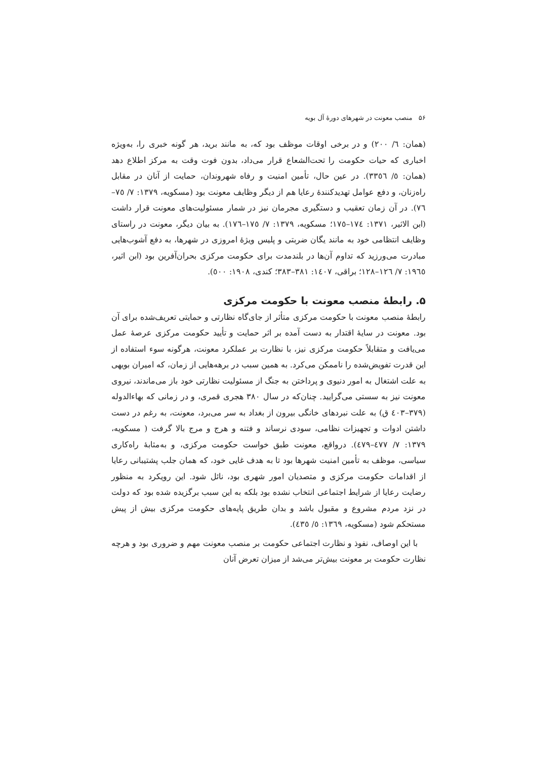۵۶ منصب معونت در شهرهای دورهٔ آل بویه
(همان: ٦/ ٢٠٠) و در برخی اوقات موظف بود که، به مانند برید، هر گونه خبری را، به‌ویژه اخباری که حیات حکومت را تحت‌الشعاع قرار می‌داد، بدون فوت وقت به مرکز اطلاع دهد (همان: ٥/ ٣٣٥٦). در عین حال، تأمین امنیت و رفاه شهروندان، حمایت از آنان در مقابل راه‌زنان، و دفع عوامل تهدیدکنندهٔ رعایا هم از دیگر وظایف معونت بود (مسکویه، ١٣٧٩: ٧/ ٧٥–٧٦). در آن زمان تعقیب و دستگیری مجرمان نیز در شمار مسئولیت‌های معونت قرار داشت (ابن الاثیر، ١٣٧١: ١٧٤–١٧٥؛ مسکویه، ١٣٧٩: ٧/ ١٧٥–١٧٦). به بیان دیگر، معونت در راستای وظایف انتظامی خود به مانند یگان ضربتی و پلیس ویژهٔ امروزی در شهرها، به دفع آشوب‌هایی مبادرت می‌ورزید که تداوم آن‌ها در بلندمدت برای حکومت مرکزی بحران‌آفرین بود (ابن اثیر، ١٩٦٥: ٧/ ١٢٦–١٢٨؛ براقی، ١٤٠٧: ٣٨١–٣٨٣؛ کندی، ١٩٠٨: ٥٠٠).
۵. رابطهٔ منصب معونت با حکومت مرکزی
رابطهٔ منصب معونت با حکومت مرکزی متأثر از جای‌گاه نظارتی و حمایتی تعریف‌شده برای آن بود. معونت در سایهٔ اقتدار به دست آمده بر اثر حمایت و تأیید حکومت مرکزی عرصهٔ عمل می‌یافت و متقابلاً حکومت مرکزی نیز، با نظارت بر عملکرد معونت، هرگونه سوء استفاده از این قدرت تفویض‌شده را ناممکن می‌کرد. به همین سبب در برهه‌هایی از زمان، که امیران بویهی به علت اشتغال به امور دنیوی و پرداختن به جنگ از مسئولیت نظارتی خود باز می‌ماندند، نیروی معونت نیز به سستی می‌گرایید. چنان‌که در سال ٣٨٠ هجری قمری، و در زمانی که بهاءالدوله (٣٧٩–٤٠٣ ق) به علت نبردهای خانگی بیرون از بغداد به سر می‌برد، معونت، به رغم در دست داشتن ادوات و تجهیزات نظامی، سودی نرساند و فتنه و هرج و مرج بالا گرفت ( مسکویه، ١٣٧٩: ٧/ ٤٧٧–٤٧٩). درواقع، معونت طبق خواست حکومت مرکزی، و به‌مثابهٔ راه‌کاری سیاسی، موظف به تأمین امنیت شهرها بود تا به هدف غایی خود، که همان جلب پشتیبانی رعایا از اقدامات حکومت مرکزی و متصدیان امور شهری بود، نائل شود. این رویکرد به منظور رضایت رعایا از شرایط اجتماعی انتخاب نشده بود بلکه به این سبب برگزیده شده بود که دولت در نزد مردم مشروع و مقبول باشد و بدان طریق پایه‌های حکومت مرکزی بیش از پیش مستحکم شود (مسکویه، ١٣٦٩: ٥/ ٤٣٥).
با این اوصاف، نفوذ و نظارت اجتماعی حکومت بر منصب معونت مهم و ضروری بود و هرچه نظارت حکومت بر معونت بیش‌تر می‌شد از میزان تعرض آنان